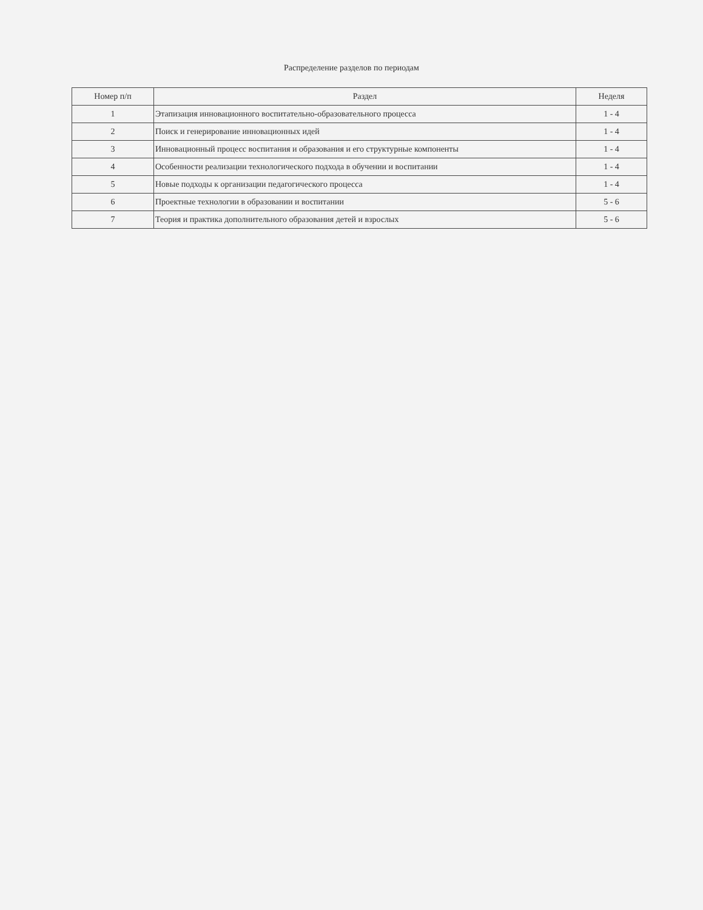Распределение разделов по периодам
| Номер п/п | Раздел | Неделя |
| --- | --- | --- |
| 1 | Этапизация инновационного воспитательно-образовательного процесса | 1 - 4 |
| 2 | Поиск и генерирование инновационных идей | 1 - 4 |
| 3 | Инновационный процесс воспитания и образования и его структурные компоненты | 1 - 4 |
| 4 | Особенности реализации технологического подхода в обучении и воспитании | 1 - 4 |
| 5 | Новые подходы к организации педагогического процесса | 1 - 4 |
| 6 | Проектные технологии в образовании и воспитании | 5 - 6 |
| 7 | Теория и практика дополнительного образования детей и взрослых | 5 - 6 |